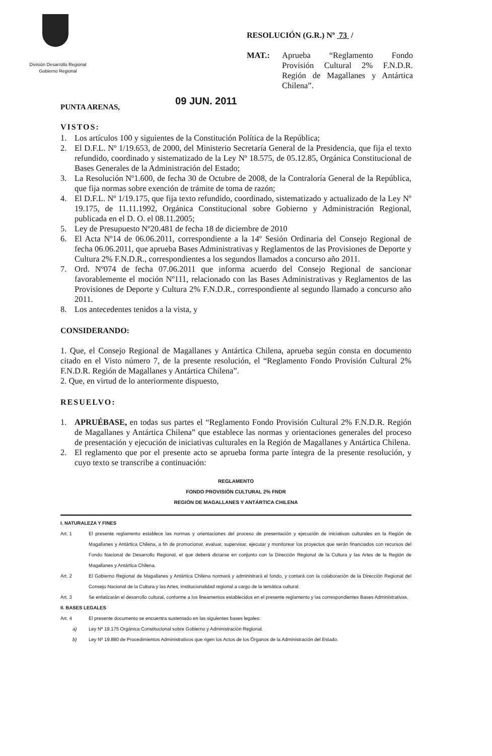División Desarrollo Regional
Gobierno Regional
RESOLUCIÓN (G.R.) Nº 73 /
MAT.: Aprueba “Reglamento Fondo Provisión Cultural 2% F.N.D.R. Región de Magallanes y Antártica Chilena”.
PUNTA ARENAS, 09 JUN. 2011
VISTOS:
1. Los artículos 100 y siguientes de la Constitución Política de la República;
2. El D.F.L. Nº 1/19.653, de 2000, del Ministerio Secretaría General de la Presidencia, que fija el texto refundido, coordinado y sistematizado de la Ley Nº 18.575, de 05.12.85, Orgánica Constitucional de Bases Generales de la Administración del Estado;
3. La Resolución Nº1.600, de fecha 30 de Octubre de 2008, de la Contraloría General de la República, que fija normas sobre exención de trámite de toma de razón;
4. El D.F.L. Nº 1/19.175, que fija texto refundido, coordinado, sistematizado y actualizado de la Ley Nº 19.175, de 11.11.1992, Orgánica Constitucional sobre Gobierno y Administración Regional, publicada en el D. O. el 08.11.2005;
5. Ley de Presupuesto Nº20.481 de fecha 18 de diciembre de 2010
6. El Acta Nº14 de 06.06.2011, correspondiente a la 14º Sesión Ordinaria del Consejo Regional de fecha 06.06.2011, que aprueba Bases Administrativas y Reglamentos de las Provisiones de Deporte y Cultura 2% F.N.D.R., correspondientes a los segundos llamados a concurso año 2011.
7. Ord. Nº074 de fecha 07.06.2011 que informa acuerdo del Consejo Regional de sancionar favorablemente el moción Nº111, relacionado con las Bases Administrativas y Reglamentos de las Provisiones de Deporte y Cultura 2% F.N.D.R., correspondiente al segundo llamado a concurso año 2011.
8. Los antecedentes tenidos a la vista, y
CONSIDERANDO:
1. Que, el Consejo Regional de Magallanes y Antártica Chilena, aprueba según consta en documento citado en el Visto número 7, de la presente resolución, el “Reglamento Fondo Provisión Cultural 2% F.N.D.R. Región de Magallanes y Antártica Chilena”.
2. Que, en virtud de lo anteriormente dispuesto,
RESUELVO:
1. APRUÉBASE, en todas sus partes el “Reglamento Fondo Provisión Cultural 2% F.N.D.R. Región de Magallanes y Antártica Chilena” que establece las normas y orientaciones generales del proceso de presentación y ejecución de iniciativas culturales en la Región de Magallanes y Antártica Chilena.
2. El reglamento que por el presente acto se aprueba forma parte íntegra de la presente resolución, y cuyo texto se transcribe a continuación:
REGLAMENTO
FONDO PROVISIÓN CULTURAL 2% FNDR
REGIÓN DE MAGALLANES Y ANTÁRTICA CHILENA
I. NATURALEZA Y FINES
Art. 1 El presente reglamento establece las normas y orientaciones del proceso de presentación y ejecución de iniciativas culturales en la Región de Magallanes y Antártica Chilena, a fin de promocionar, evaluar, supervisar, ejecutar y monitorear los proyectos que serán financiados con recursos del Fondo Nacional de Desarrollo Regional, el que deberá dictarse en conjunto con la Dirección Regional de la Cultura y las Artes de la Región de Magallanes y Antártica Chilena.
Art. 2 El Gobierno Regional de Magallanes y Antártica Chilena normará y administrará el fondo, y contará con la colaboración de la Dirección Regional del Consejo Nacional de la Cultura y las Artes, institucionalidad regional a cargo de la temática cultural.
Art. 3 Se enfatizarán el desarrollo cultural, conforme a los lineamentos establecidos en el presente reglamento y las correspondientes Bases Administrativas.
II. BASES LEGALES
Art. 4 El presente documento se encuentra sustentado en las siguientes bases legales:
a) Ley Nº 19.175 Orgánica Constitucional sobre Gobierno y Administración Regional.
b) Ley Nº 19.880 de Procedimientos Administrativos que rigen los Actos de los Órganos de la Administración del Estado.